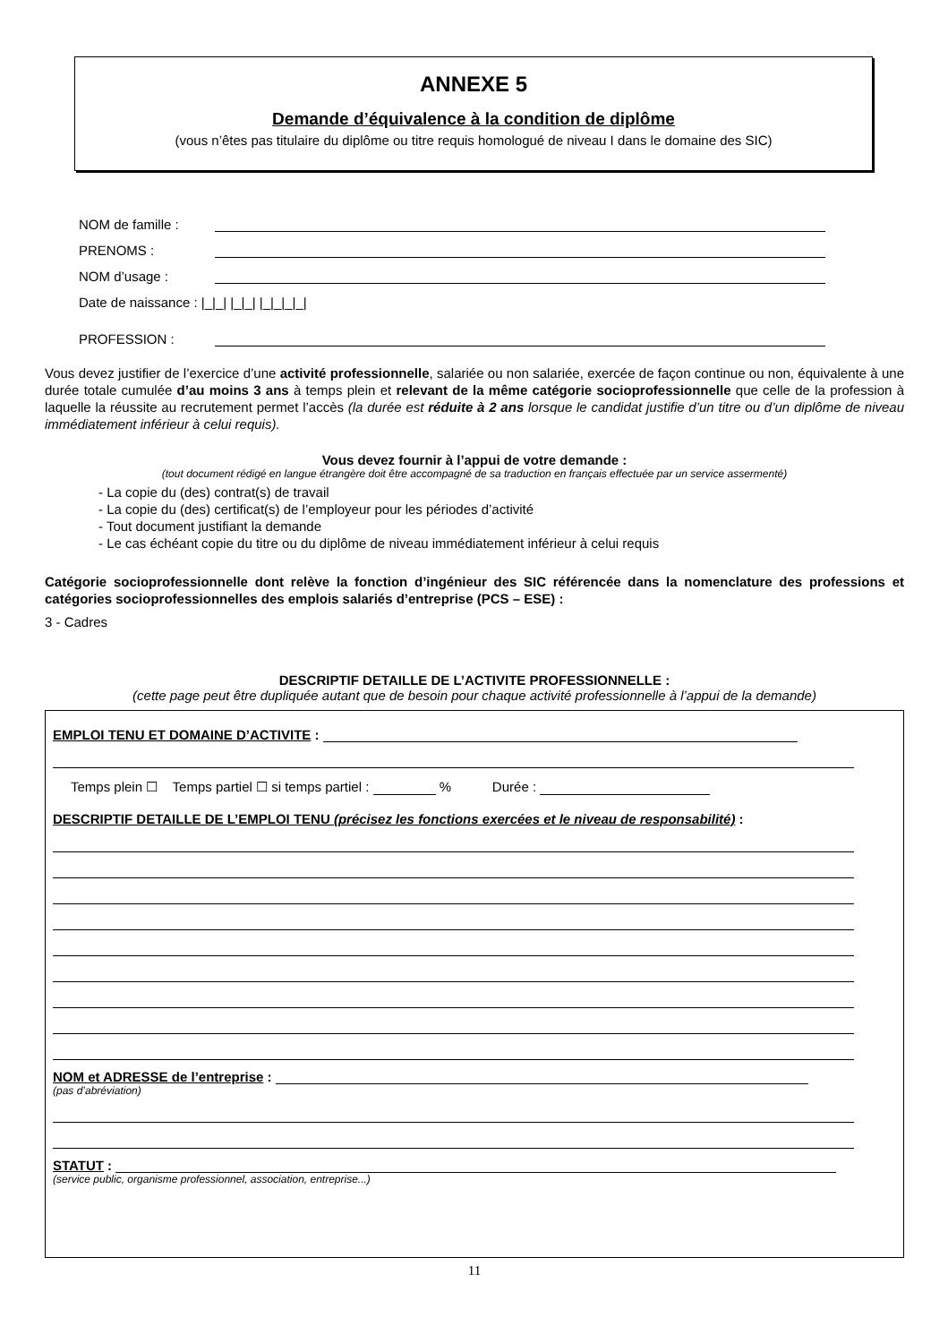ANNEXE 5
Demande d’équivalence à la condition de diplôme
(vous n’êtes pas titulaire du diplôme ou titre requis homologué de niveau I dans le domaine des SIC)
NOM de famille :
PRENOMS :
NOM d’usage :
Date de naissance : |_|_| |_|_| |_|_|_|_|
PROFESSION :
Vous devez justifier de l’exercice d’une activité professionnelle, salariée ou non salariée, exercée de façon continue ou non, équivalente à une durée totale cumulée d’au moins 3 ans à temps plein et relevant de la même catégorie socioprofessionnelle que celle de la profession à laquelle la réussite au recrutement permet l’accès (la durée est réduite à 2 ans lorsque le candidat justifie d’un titre ou d’un diplôme de niveau immédiatement inférieur à celui requis).
Vous devez fournir à l’appui de votre demande :
(tout document rédigé en langue étrangère doit être accompagné de sa traduction en français effectuée par un service assermenté)
- La copie du (des) contrat(s) de travail
- La copie du (des) certificat(s) de l’employeur pour les périodes d’activité
- Tout document justifiant la demande
- Le cas échéant copie du titre ou du diplôme de niveau immédiatement inférieur à celui requis
Catégorie socioprofessionnelle dont relève la fonction d’ingénieur des SIC référencée dans la nomenclature des professions et catégories socioprofessionnelles des emplois salariés d’entreprise (PCS – ESE) :
3 - Cadres
DESCRIPTIF DETAILLE DE L’ACTIVITE PROFESSIONNELLE :
(cette page peut être dupliquée autant que de besoin pour chaque activité professionnelle à l’appui de la demande)
EMPLOI TENU ET DOMAINE D’ACTIVITE :
Temps plein ☐ Temps partiel ☐ si temps partiel : % Durée :
DESCRIPTIF DETAILLE DE L’EMPLOI TENU (précisez les fonctions exercées et le niveau de responsabilité) :
NOM et ADRESSE de l’entreprise :
(pas d’abréviation)
STATUT :
(service public, organisme professionnel, association, entreprise...)
11